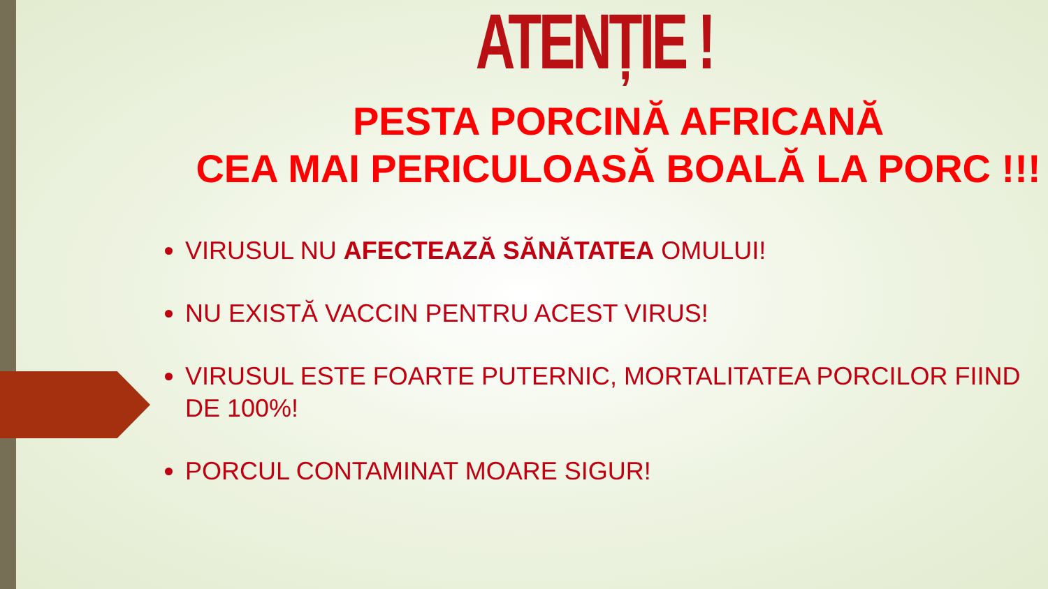ATENȚIE !
PESTA PORCINĂ AFRICANĂ
CEA MAI PERICULOASĂ BOALĂ LA PORC !!!
VIRUSUL NU AFECTEAZĂ SĂNĂTATEA OMULUI!
NU EXISTĂ VACCIN PENTRU ACEST VIRUS!
VIRUSUL ESTE FOARTE PUTERNIC, MORTALITATEA PORCILOR FIIND DE 100%!
PORCUL CONTAMINAT MOARE SIGUR!